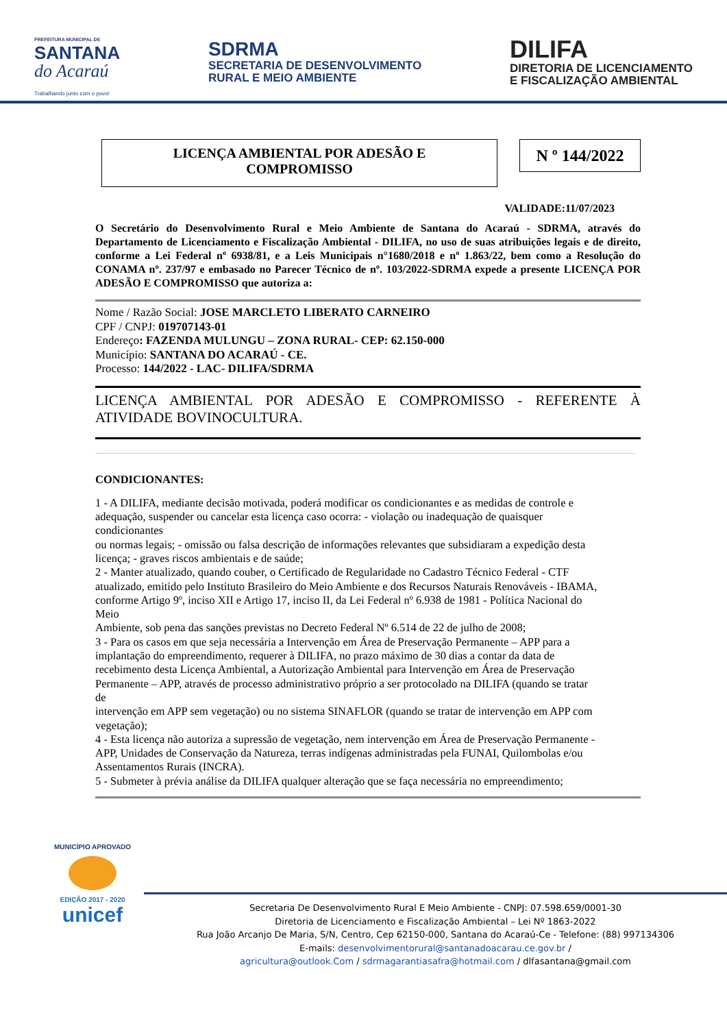PREFEITURA MUNICIPAL DE
SANTANA
do Acaraú
Trabalhando junto com o povo!
SDRMA
SECRETARIA DE DESENVOLVIMENTO
RURAL E MEIO AMBIENTE
DILIFA
DIRETORIA DE LICENCIAMENTO
E FISCALIZAÇÃO AMBIENTAL
LICENÇA AMBIENTAL POR ADESÃO E
COMPROMISSO
N º 144/2022
VALIDADE:11/07/2023
O Secretário do Desenvolvimento Rural e Meio Ambiente de Santana do Acaraú - SDRMA, através do Departamento de Licenciamento e Fiscalização Ambiental - DILIFA, no uso de suas atribuições legais e de direito, conforme a Lei Federal nº 6938/81, e a Leis Municipais n°1680/2018 e nº 1.863/22, bem como a Resolução do CONAMA nº. 237/97 e embasado no Parecer Técnico de nº. 103/2022-SDRMA expede a presente LICENÇA POR ADESÃO E COMPROMISSO que autoriza a:
Nome / Razão Social: JOSE MARCLETO LIBERATO CARNEIRO
CPF / CNPJ: 019707143-01
Endereço: FAZENDA MULUNGU – ZONA RURAL- CEP: 62.150-000
Município: SANTANA DO ACARAÚ - CE.
Processo: 144/2022 - LAC- DILIFA/SDRMA
LICENÇA AMBIENTAL POR ADESÃO E COMPROMISSO - REFERENTE À ATIVIDADE BOVINOCULTURA.
CONDICIONANTES:
1 - A DILIFA, mediante decisão motivada, poderá modificar os condicionantes e as medidas de controle e
adequação, suspender ou cancelar esta licença caso ocorra: - violação ou inadequação de quaisquer
condicionantes
ou normas legais; - omissão ou falsa descrição de informações relevantes que subsidiaram a expedição desta
licença; - graves riscos ambientais e de saúde;
2 - Manter atualizado, quando couber, o Certificado de Regularidade no Cadastro Técnico Federal - CTF
atualizado, emitido pelo Instituto Brasileiro do Meio Ambiente e dos Recursos Naturais Renováveis - IBAMA,
conforme Artigo 9º, inciso XII e Artigo 17, inciso II, da Lei Federal nº 6.938 de 1981 - Política Nacional do
Meio
Ambiente, sob pena das sanções previstas no Decreto Federal Nº 6.514 de 22 de julho de 2008;
3 - Para os casos em que seja necessária a Intervenção em Área de Preservação Permanente – APP para a
implantação do empreendimento, requerer à DILIFA, no prazo máximo de 30 dias a contar da data de
recebimento desta Licença Ambiental, a Autorização Ambiental para Intervenção em Área de Preservação
Permanente – APP, através de processo administrativo próprio a ser protocolado na DILIFA (quando se tratar
de
intervenção em APP sem vegetação) ou no sistema SINAFLOR (quando se tratar de intervenção em APP com
vegetação);
4 - Esta licença não autoriza a supressão de vegetação, nem intervenção em Área de Preservação Permanente -
APP, Unidades de Conservação da Natureza, terras indígenas administradas pela FUNAI, Quilombolas e/ou
Assentamentos Rurais (INCRA).
5 - Submeter à prévia análise da DILIFA qualquer alteração que se faça necessária no empreendimento;
MUNICÍPIO APROVADO
EDIÇÃO 2017 - 2020
unicef
Secretaria De Desenvolvimento Rural E Meio Ambiente - CNPJ: 07.598.659/0001-30
Diretoria de Licenciamento e Fiscalização Ambiental – Lei Nº 1863-2022
Rua João Arcanjo De Maria, S/N, Centro, Cep 62150-000, Santana do Acaraú-Ce - Telefone: (88) 997134306
E-mails: desenvolvimentorural@santanadoacarau.ce.gov.br /
agricultura@outlook.Com / sdrmagarantiasafra@hotmail.com / dlfasantana@gmail.com